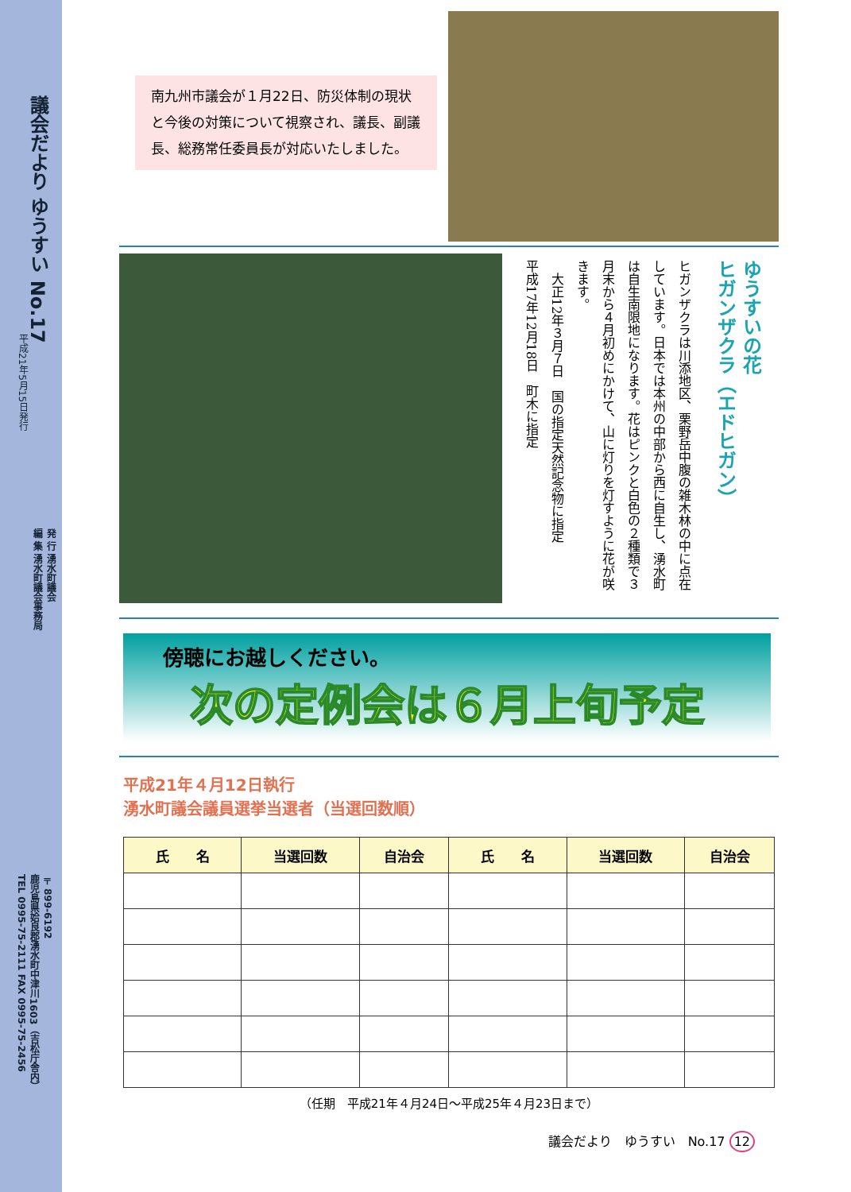議会だより ゆうすい No.17
平成21年5月15日発行
発 行 湧水町議会
編 集 湧水町議会事務局
〒899-6192
鹿児島県姶良郡湧水町中津川1603（吉松庁舎内）
TEL 0995-75-2111 FAX 0995-75-2456
南九州市議会が１月22日、防災体制の現状と今後の対策について視察され、議長、副議長、総務常任委員長が対応いたしました。
ゆうすいの花
ヒガンザクラ（エドヒガン）
ヒガンザクラは川添地区、栗野岳中腹の雑木林の中に点在しています。日本では本州の中部から西に自生し、湧水町は自生南限地になります。花はピンクと白色の２種類で３月末から４月初めにかけて、山に灯りを灯すように花が咲きます。
　大正12年３月７日　国の指定天然記念物に指定
平成17年12月18日　町木に指定
傍聴にお越しください。
次の定例会は６月上旬予定
平成21年４月12日執行
湧水町議会議員選挙当選者（当選回数順）
| 氏 名 | 当選回数 | 自治会 | 氏 名 | 当選回数 | 自治会 |
| --- | --- | --- | --- | --- | --- |
（任期　平成21年４月24日～平成25年４月23日まで）
議会だより　ゆうすい　No.17 12